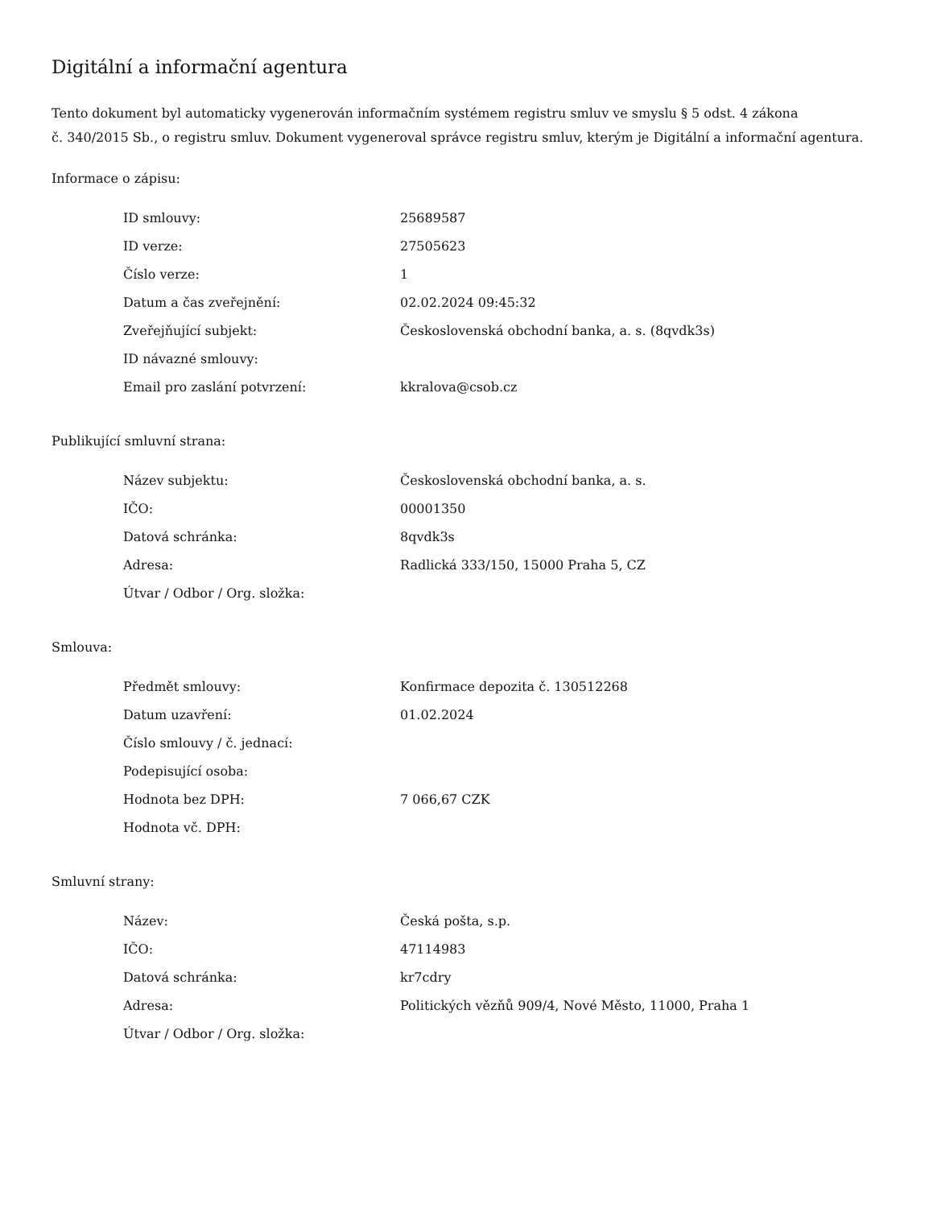Digitální a informační agentura
Tento dokument byl automaticky vygenerován informačním systémem registru smluv ve smyslu § 5 odst. 4 zákona
č. 340/2015 Sb., o registru smluv. Dokument vygeneroval správce registru smluv, kterým je Digitální a informační agentura.
Informace o zápisu:
| ID smlouvy: | 25689587 |
| ID verze: | 27505623 |
| Číslo verze: | 1 |
| Datum a čas zveřejnění: | 02.02.2024 09:45:32 |
| Zveřejňující subjekt: | Československá obchodní banka, a. s. (8qvdk3s) |
| ID návazné smlouvy: | |
| Email pro zaslání potvrzení: | kkralova@csob.cz |
Publikující smluvní strana:
| Název subjektu: | Československá obchodní banka, a. s. |
| IČO: | 00001350 |
| Datová schránka: | 8qvdk3s |
| Adresa: | Radlická 333/150, 15000 Praha 5, CZ |
| Útvar / Odbor / Org. složka: | |
Smlouva:
| Předmět smlouvy: | Konfirmace depozita č. 130512268 |
| Datum uzavření: | 01.02.2024 |
| Číslo smlouvy / č. jednací: | |
| Podepisující osoba: | |
| Hodnota bez DPH: | 7 066,67 CZK |
| Hodnota vč. DPH: | |
Smluvní strany:
| Název: | Česká pošta, s.p. |
| IČO: | 47114983 |
| Datová schránka: | kr7cdry |
| Adresa: | Politických vězňů 909/4, Nové Město, 11000, Praha 1 |
| Útvar / Odbor / Org. složka: | |